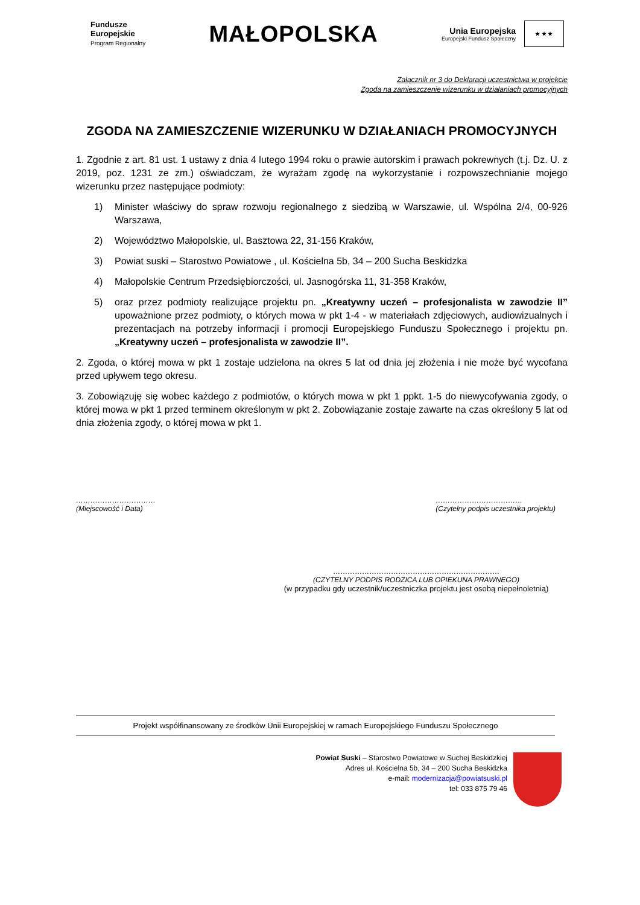Fundusze
Europejskie
Program Regionalny
MAŁOPOLSKA
Unia Europejska
Europejski Fundusz Społeczny
★ ★ ★
Załącznik nr 3 do Deklaracji uczestnictwa w projekcie
Zgoda na zamieszczenie wizerunku w działaniach promocyjnych
ZGODA NA ZAMIESZCZENIE WIZERUNKU W DZIAŁANIACH PROMOCYJNYCH
1. Zgodnie z art. 81 ust. 1 ustawy z dnia 4 lutego 1994 roku o prawie autorskim i prawach pokrewnych (t.j. Dz. U. z 2019, poz. 1231 ze zm.) oświadczam, że wyrażam zgodę na wykorzystanie i rozpowszechnianie mojego wizerunku przez następujące podmioty:
1) Minister właściwy do spraw rozwoju regionalnego z siedzibą w Warszawie, ul. Wspólna 2/4, 00-926 Warszawa,
2) Województwo Małopolskie, ul. Basztowa 22, 31-156 Kraków,
3) Powiat suski – Starostwo Powiatowe , ul. Kościelna 5b, 34 – 200 Sucha Beskidzka
4) Małopolskie Centrum Przedsiębiorczości, ul. Jasnogórska 11, 31-358 Kraków,
5) oraz przez podmioty realizujące projektu pn. „Kreatywny uczeń – profesjonalista w zawodzie II” upoważnione przez podmioty, o których mowa w pkt 1-4 - w materiałach zdjęciowych, audiowizualnych i prezentacjach na potrzeby informacji i promocji Europejskiego Funduszu Społecznego i projektu pn. „Kreatywny uczeń – profesjonalista w zawodzie II”.
2. Zgoda, o której mowa w pkt 1 zostaje udzielona na okres 5 lat od dnia jej złożenia i nie może być wycofana przed upływem tego okresu.
3. Zobowiązuję się wobec każdego z podmiotów, o których mowa w pkt 1 ppkt. 1-5 do niewycofywania zgody, o której mowa w pkt 1 przed terminem określonym w pkt 2. Zobowiązanie zostaje zawarte na czas określony 5 lat od dnia złożenia zgody, o której mowa w pkt 1.
……………………………
(Miejscowość i Data)
………………………………
(Czytelny podpis uczestnika projektu)
……………………………………………………………
(CZYTELNY PODPIS RODZICA LUB OPIEKUNA PRAWNEGO)
(w przypadku gdy uczestnik/uczestniczka projektu jest osobą niepełnoletnią)
Projekt współfinansowany ze środków Unii Europejskiej w ramach Europejskiego Funduszu Społecznego
Powiat Suski – Starostwo Powiatowe w Suchej Beskidzkiej
Adres ul. Kościelna 5b, 34 – 200 Sucha Beskidzka
e-mail: modernizacja@powiatsuski.pl
tel: 033 875 79 46